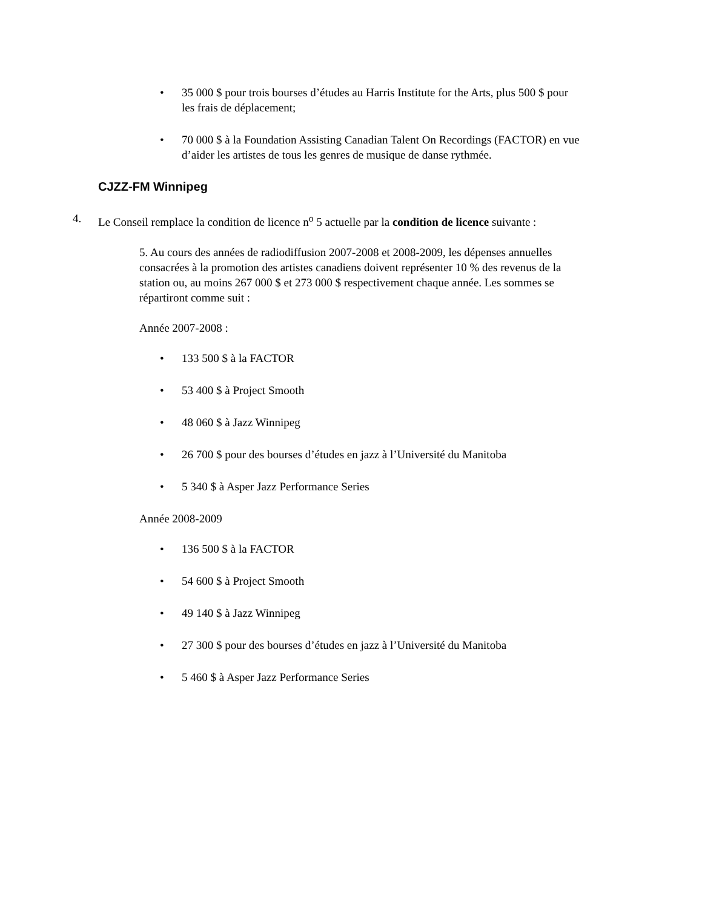• 35 000 $ pour trois bourses d’études au Harris Institute for the Arts, plus 500 $ pour les frais de déplacement;
• 70 000 $ à la Foundation Assisting Canadian Talent On Recordings (FACTOR) en vue d’aider les artistes de tous les genres de musique de danse rythmée.
CJZZ-FM Winnipeg
4. Le Conseil remplace la condition de licence n<sup>o</sup> 5 actuelle par la condition de licence suivante :
5. Au cours des années de radiodiffusion 2007-2008 et 2008-2009, les dépenses annuelles consacrées à la promotion des artistes canadiens doivent représenter 10 % des revenus de la station ou, au moins 267 000 $ et 273 000 $ respectivement chaque année. Les sommes se répartiront comme suit :
Année 2007-2008 :
• 133 500 $ à la FACTOR
• 53 400 $ à Project Smooth
• 48 060 $ à Jazz Winnipeg
• 26 700 $ pour des bourses d’études en jazz à l’Université du Manitoba
• 5 340 $ à Asper Jazz Performance Series
Année 2008-2009
• 136 500 $ à la FACTOR
• 54 600 $ à Project Smooth
• 49 140 $ à Jazz Winnipeg
• 27 300 $ pour des bourses d’études en jazz à l’Université du Manitoba
• 5 460 $ à Asper Jazz Performance Series